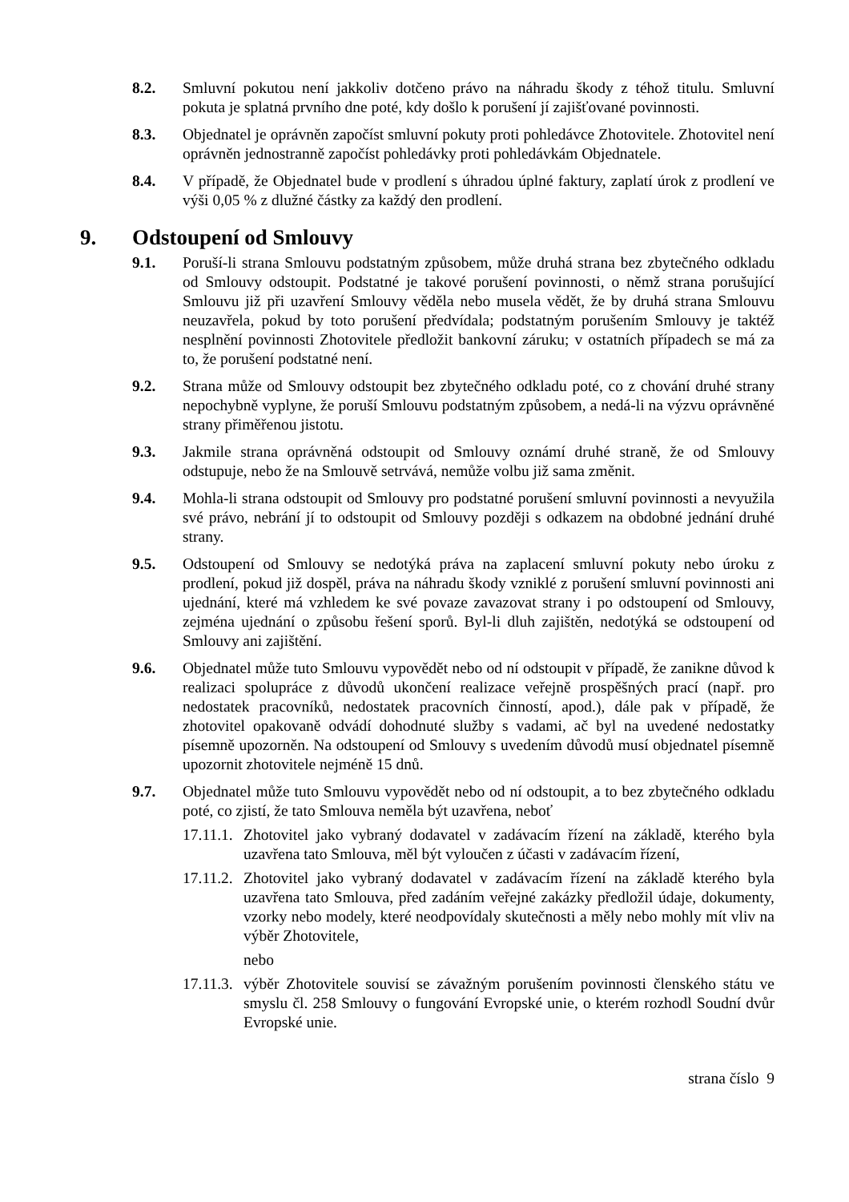8.2. Smluvní pokutou není jakkoliv dotčeno právo na náhradu škody z téhož titulu. Smluvní pokuta je splatná prvního dne poté, kdy došlo k porušení jí zajišťované povinnosti.
8.3. Objednatel je oprávněn započíst smluvní pokuty proti pohledávce Zhotovitele. Zhotovitel není oprávněn jednostranně započíst pohledávky proti pohledávkám Objednatele.
8.4. V případě, že Objednatel bude v prodlení s úhradou úplné faktury, zaplatí úrok z prodlení ve výši 0,05 % z dlužné částky za každý den prodlení.
9. Odstoupení od Smlouvy
9.1. Poruší-li strana Smlouvu podstatným způsobem, může druhá strana bez zbytečného odkladu od Smlouvy odstoupit. Podstatné je takové porušení povinnosti, o němž strana porušující Smlouvu již při uzavření Smlouvy věděla nebo musela vědět, že by druhá strana Smlouvu neuzavřela, pokud by toto porušení předvídala; podstatným porušením Smlouvy je taktéž nesplnění povinnosti Zhotovitele předložit bankovní záruku; v ostatních případech se má za to, že porušení podstatné není.
9.2. Strana může od Smlouvy odstoupit bez zbytečného odkladu poté, co z chování druhé strany nepochybně vyplyne, že poruší Smlouvu podstatným způsobem, a nedá-li na výzvu oprávněné strany přiměřenou jistotu.
9.3. Jakmile strana oprávněná odstoupit od Smlouvy oznámí druhé straně, že od Smlouvy odstupuje, nebo že na Smlouvě setrvává, nemůže volbu již sama změnit.
9.4. Mohla-li strana odstoupit od Smlouvy pro podstatné porušení smluvní povinnosti a nevyužila své právo, nebrání jí to odstoupit od Smlouvy později s odkazem na obdobné jednání druhé strany.
9.5. Odstoupení od Smlouvy se nedotýká práva na zaplacení smluvní pokuty nebo úroku z prodlení, pokud již dospěl, práva na náhradu škody vzniklé z porušení smluvní povinnosti ani ujednání, které má vzhledem ke své povaze zavazovat strany i po odstoupení od Smlouvy, zejména ujednání o způsobu řešení sporů. Byl-li dluh zajištěn, nedotýká se odstoupení od Smlouvy ani zajištění.
9.6. Objednatel může tuto Smlouvu vypovědět nebo od ní odstoupit v případě, že zanikne důvod k realizaci spolupráce z důvodů ukončení realizace veřejně prospěšných prací (např. pro nedostatek pracovníků, nedostatek pracovních činností, apod.), dále pak v případě, že zhotovitel opakovaně odvádí dohodnuté služby s vadami, ač byl na uvedené nedostatky písemně upozorněn. Na odstoupení od Smlouvy s uvedením důvodů musí objednatel písemně upozornit zhotovitele nejméně 15 dnů.
9.7. Objednatel může tuto Smlouvu vypovědět nebo od ní odstoupit, a to bez zbytečného odkladu poté, co zjistí, že tato Smlouva neměla být uzavřena, neboť
17.11.1.
Zhotovitel jako vybraný dodavatel v zadávacím řízení na základě, kterého byla uzavřena tato Smlouva, měl být vyloučen z účasti v zadávacím řízení,
17.11.2.
Zhotovitel jako vybraný dodavatel v zadávacím řízení na základě kterého byla uzavřena tato Smlouva, před zadáním veřejné zakázky předložil údaje, dokumenty, vzorky nebo modely, které neodpovídaly skutečnosti a měly nebo mohly mít vliv na výběr Zhotovitele,
nebo
17.11.3.
výběr Zhotovitele souvisí se závažným porušením povinnosti členského státu ve smyslu čl. 258 Smlouvy o fungování Evropské unie, o kterém rozhodl Soudní dvůr Evropské unie.
strana číslo 9